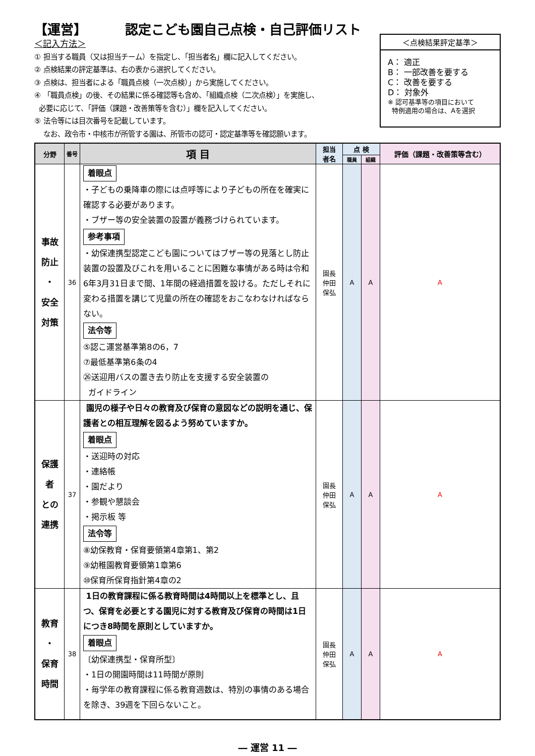【運営】 認定こども園自己点検・自己評価リスト
＜記入方法＞
① 担当する職員（又は担当チーム）を指定し、「担当者名」欄に記入してください。
② 点検結果の評定基準は、右の表から選択してください。
③ 点検は、担当者による「職員点検（一次点検）」から実施してください。
④ 「職員点検」の後、その結果に係る確認等も含め、「組織点検（二次点検）」を実施し、
必要に応じて、「評価（課題・改善策等を含む）」欄を記入してください。
⑤ 法令等には目次番号を記載しています。
なお、政令市・中核市が所管する園は、所管市の認可・認定基準等を確認願います。
＜点検結果評定基準＞
A： 適正
B： 一部改善を要する
C： 改善を要する
D： 対象外
※ 認可基準等の項目において
特例適用の場合は、Aを選択
| 分野 | 番号 | 項 目 | 担当 者名 | 点 検 | | 評価（課題・改善策等含む） |
| --- | --- | --- | --- | --- | --- | --- |
| | | | | 職員 | 組織 | |
| 事故 防止 ・ 安全 対策 | 36 | 着眼点 ・子どもの乗降車の際には点呼等により子どもの所在を確実に確認する必要があります。 ・ブザー等の安全装置の設置が義務づけられています。 参考事項 ・幼保連携型認定こども園についてはブザー等の見落とし防止装置の設置及びこれを用いることに困難な事情がある時は令和6年3月31日まで間、1年間の経過措置を設ける。ただしそれに変わる措置を講じて児童の所在の確認をおこなわなければならない。 法令等 ⑤認こ運営基準第8の6，7 ⑦最低基準第6条の4 ㉖送迎用バスの置き去り防止を支援する安全装置の ガイドライン | 園長 仲田 保弘 | A | A | A |
| 保護 者 との 連携 | 37 | 園児の様子や日々の教育及び保育の意図などの説明を通じ、保護者との相互理解を図るよう努めていますか。 着眼点 ・送迎時の対応 ・連絡帳 ・園だより ・参観や懇談会 ・掲示板 等 法令等 ⑧幼保教育・保育要領第4章第1、第2 ⑨幼稚園教育要領第1章第6 ⑩保育所保育指針第4章の2 | 園長 仲田 保弘 | A | A | A |
| 教育 ・ 保育 時間 | 38 | 1日の教育課程に係る教育時間は4時間以上を標準とし、且つ、保育を必要とする園児に対する教育及び保育の時間は1日につき8時間を原則としていますか。 着眼点 〔幼保連携型・保育所型〕 ・1日の開園時間は11時間が原則 ・毎学年の教育課程に係る教育週数は、特別の事情のある場合を除き、39週を下回らないこと。 | 園長 仲田 保弘 | A | A | A |
― 運営 11 ―